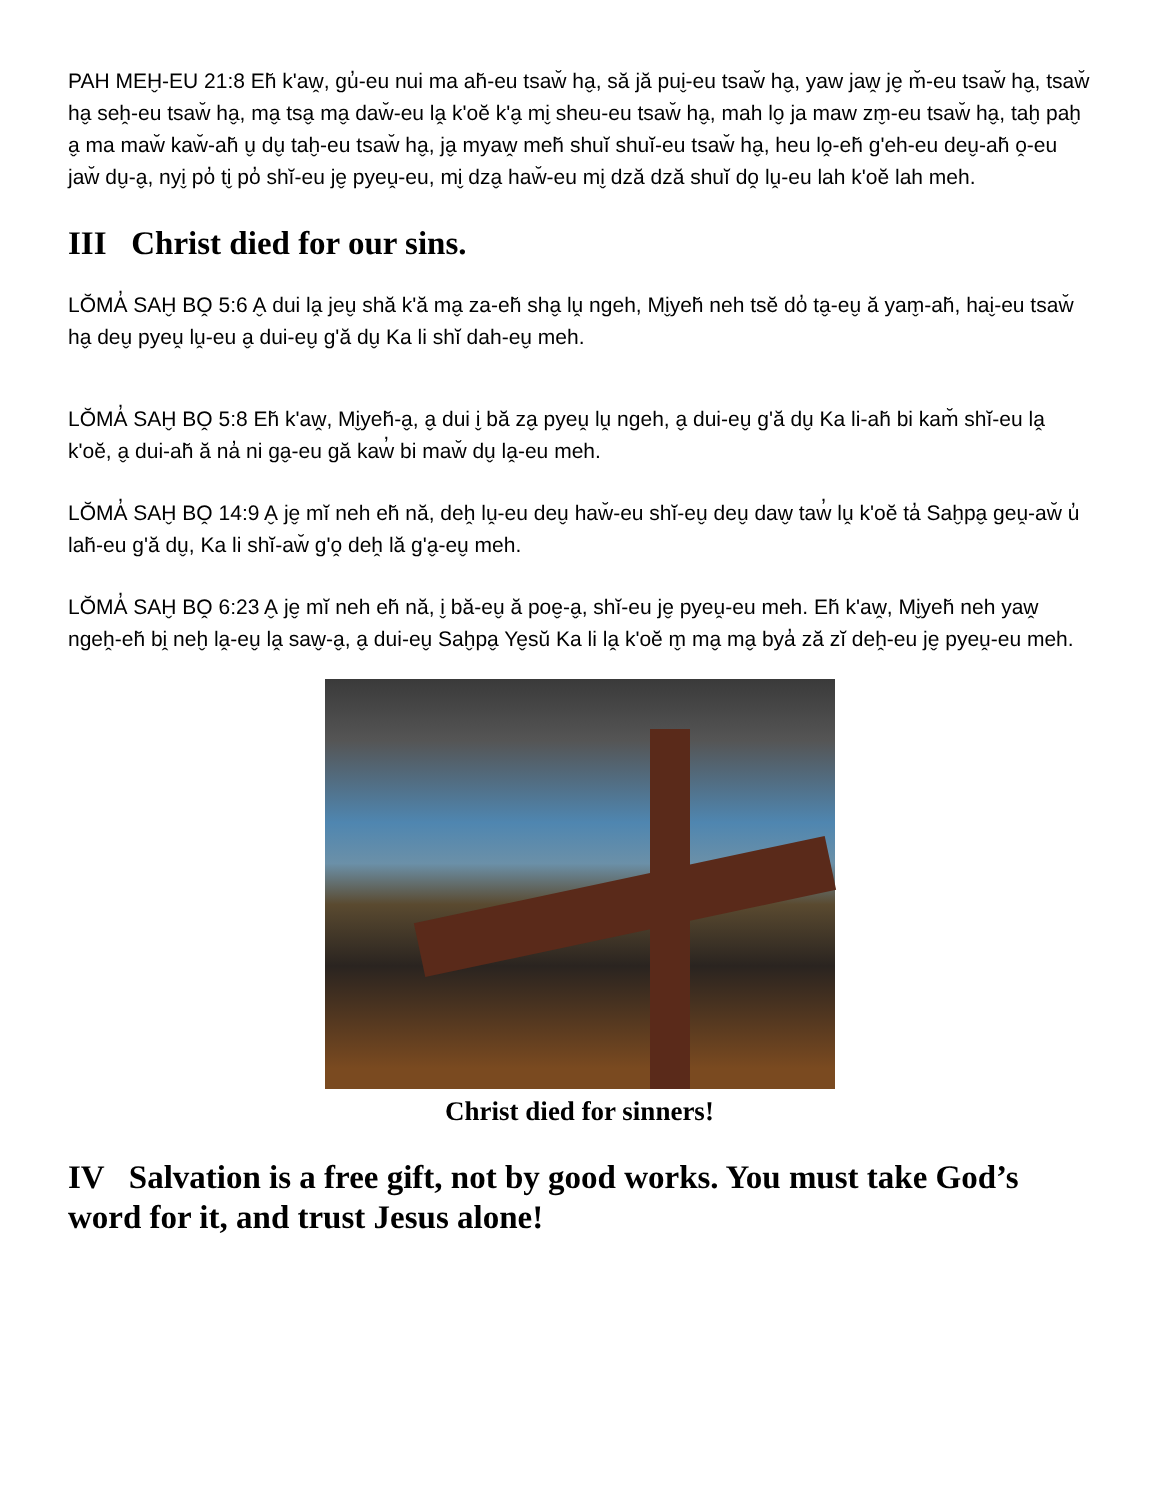PAH MEH̬-EU 21:8 Eh̆ k'aw̭, gu̓-eu nui ma ah̆-eu tsaw̆ ha̬, să jă pui̬-eu tsaw̆ ha̬, yaw jaw̭ je̬ m̆-eu tsaw̆ ha̬, tsaw̆ ha̬ seh̭-eu tsaw̆ ha̬, ma̬ tsa̬ ma̬ daw̆-eu la̭ k'oĕ k'a̬ mi̬ sheu-eu tsaw̆ ha̬, mah lo̬ ja maw zm̬-eu tsaw̆ ha̬, tah̬ pah̬ a̬ ma maw̆ kaw̆-ah̆ u̬ du̬ tah̬-eu tsaw̆ ha̬, ja̬ myaw̭ meh̆ shuĭ shuĭ-eu tsaw̆ ha̬, heu lo̭-eh̆ g'eh-eu deu̬-ah̆ o̭-eu jaw̆ du̬-a̬, nyi̬ po̓ ti̬ po̓ shĭ-eu je̬ pyeṷ-eu, mi̬ dza̬ haw̆-eu mi̬ dză dză shuĭ do̭ lṷ-eu lah k'oĕ lah meh.
III Christ died for our sins.
LŎMA̓ SAH̬ BO̭ 5:6 A̬ dui la̭ jeu̬ shă k'ă ma̬ za-eh̆ sha̬ lṷ ngeh, Mi̬yeh̆ neh tsĕ do̓ ta̬-eu̬ ă yam̬-ah̆, hai̬-eu tsaw̆ ha̬ deu̬ pyeṷ lṷ-eu a̬ dui-eu̬ g'ă du̬ Ka li shĭ dah-eu̬ meh.
LŎMA̓ SAH̬ BO̭ 5:8 Eh̆ k'aw̭, Mi̬yeh̆-a̬, a̬ dui i̬ bă za̬ pyeṷ lṷ ngeh, a̬ dui-eu̬ g'ă du̬ Ka li-ah̆ bi kam̆ shĭ-eu la̭ k'oĕ, a̬ dui-ah̆ ă na̓ ni ga̬-eu gă kaw̓ bi maw̆ du̬ la̭-eu meh.
LŎMA̓ SAH̬ BO̭ 14:9 A̬ je̬ mĭ neh eh̆ nă, deh̭ lṷ-eu deu̬ haw̆-eu shĭ-eu̬ deu̬ daw̬ taw̓ lṷ k'oĕ ta̓ Sah̬pa̬ geṷ-aw̆ u̓ lah̆-eu g'ă du̬, Ka li shĭ-aw̆ g'o̭ deh̭ lă g'a̬-eu̬ meh.
LŎMA̓ SAH̬ BO̭ 6:23 A̬ je̬ mĭ neh eh̆ nă, i̬ bă-eu̬ ă poe̬-a̬, shĭ-eu je̬ pyeṷ-eu meh. Eh̆ k'aw̭, Mi̬yeh̆ neh yaw̭ ngeh̭-eh̆ bi̭ neh̬ la̭-eu̬ la̭ saw̬-a̬, a̬ dui-eu̬ Sah̬pa̬ Ye̬sŭ Ka li la̭ k'oĕ m̬ ma̬ ma̬ bya̓ ză zĭ deh̭-eu je̬ pyeṷ-eu meh.
Christ died for sinners!
IV Salvation is a free gift, not by good works. You must take God’s word for it, and trust Jesus alone!